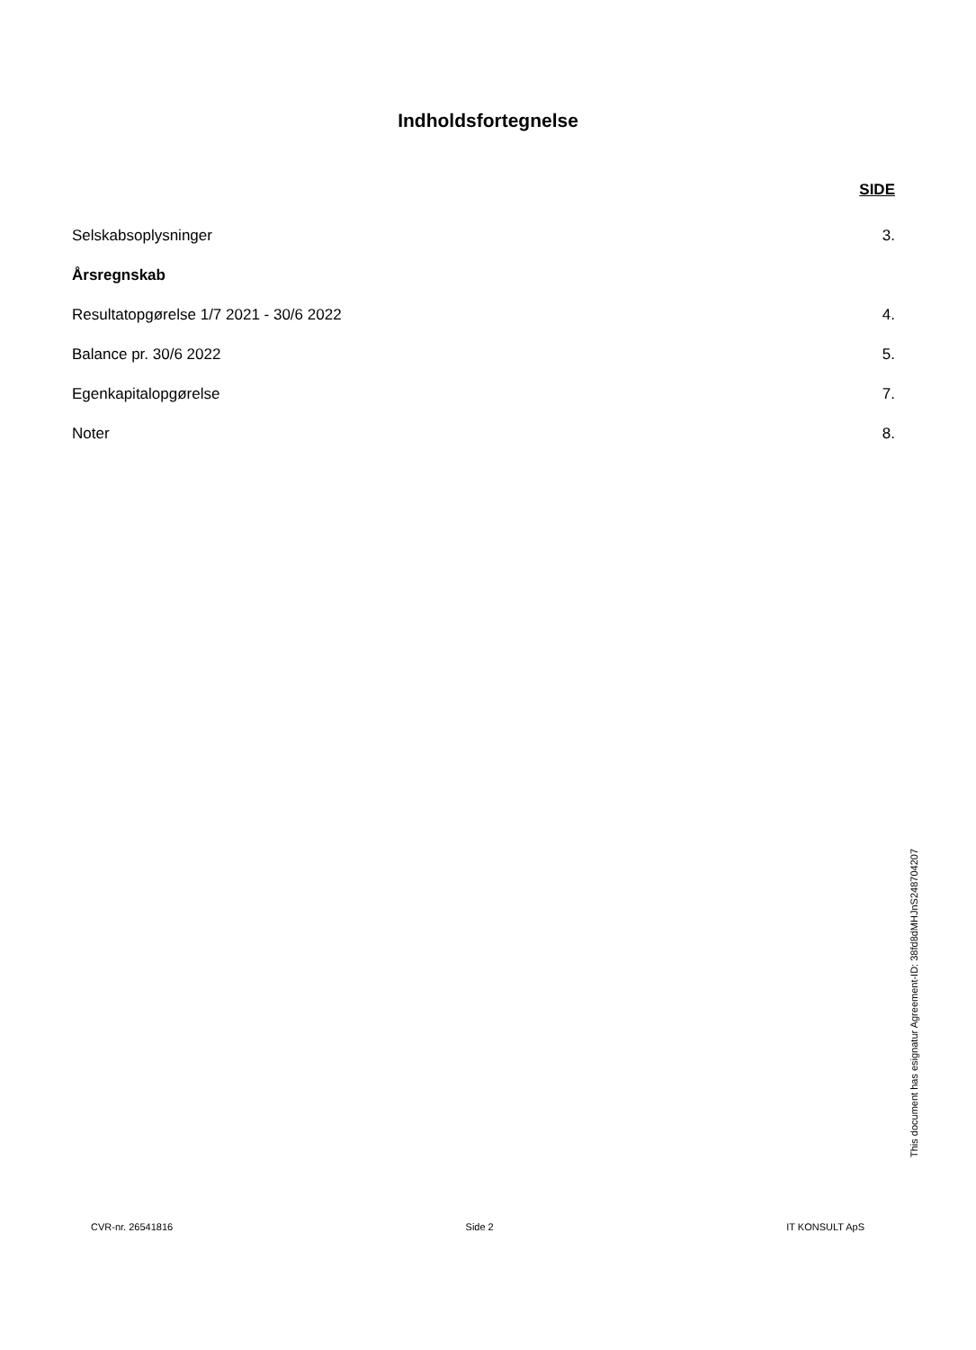Indholdsfortegnelse
SIDE
Selskabsoplysninger 3.
Årsregnskab
Resultatopgørelse 1/7 2021 - 30/6 2022 4.
Balance pr. 30/6 2022 5.
Egenkapitalopgørelse 7.
Noter 8.
This document has esignatur Agreement-ID: 38fd8dMHJnS248704207
CVR-nr. 26541816 Side 2 IT KONSULT ApS